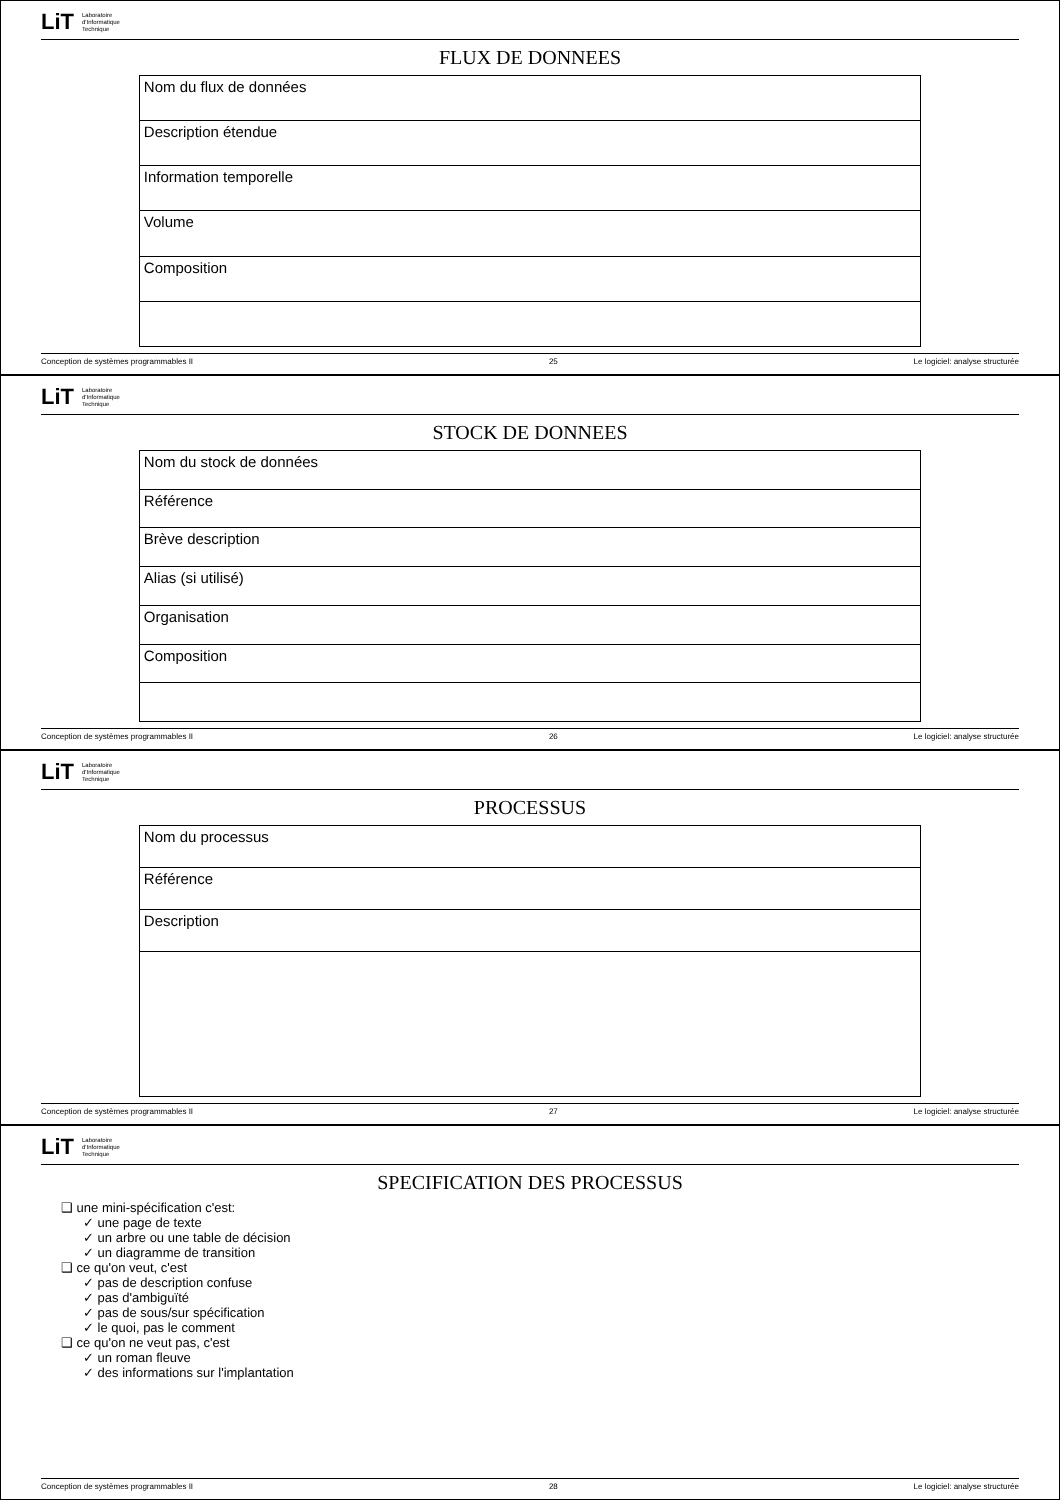LiT Laboratoire
d'Informatique
Technique
FLUX DE DONNEES
| Nom du flux de données |
| Description étendue |
| Information temporelle |
| Volume |
| Composition |
Conception de systèmes programmables II 25 Le logiciel: analyse structurée
LiT Laboratoire
d'Informatique
Technique
STOCK DE DONNEES
| Nom du stock de données |
| Référence |
| Brève description |
| Alias (si utilisé) |
| Organisation |
| Composition |
Conception de systèmes programmables II 26 Le logiciel: analyse structurée
LiT Laboratoire
d'Informatique
Technique
PROCESSUS
| Nom du processus |
| Référence |
| Description |
Conception de systèmes programmables II 27 Le logiciel: analyse structurée
LiT Laboratoire
d'Informatique
Technique
SPECIFICATION DES PROCESSUS
❑ une mini-spécification c'est:
✓ une page de texte
✓ un arbre ou une table de décision
✓ un diagramme de transition
❑ ce qu'on veut, c'est
✓ pas de description confuse
✓ pas d'ambiguïté
✓ pas de sous/sur spécification
✓ le quoi, pas le comment
❑ ce qu'on ne veut pas, c'est
✓ un roman fleuve
✓ des informations sur l'implantation
Conception de systèmes programmables II 28 Le logiciel: analyse structurée